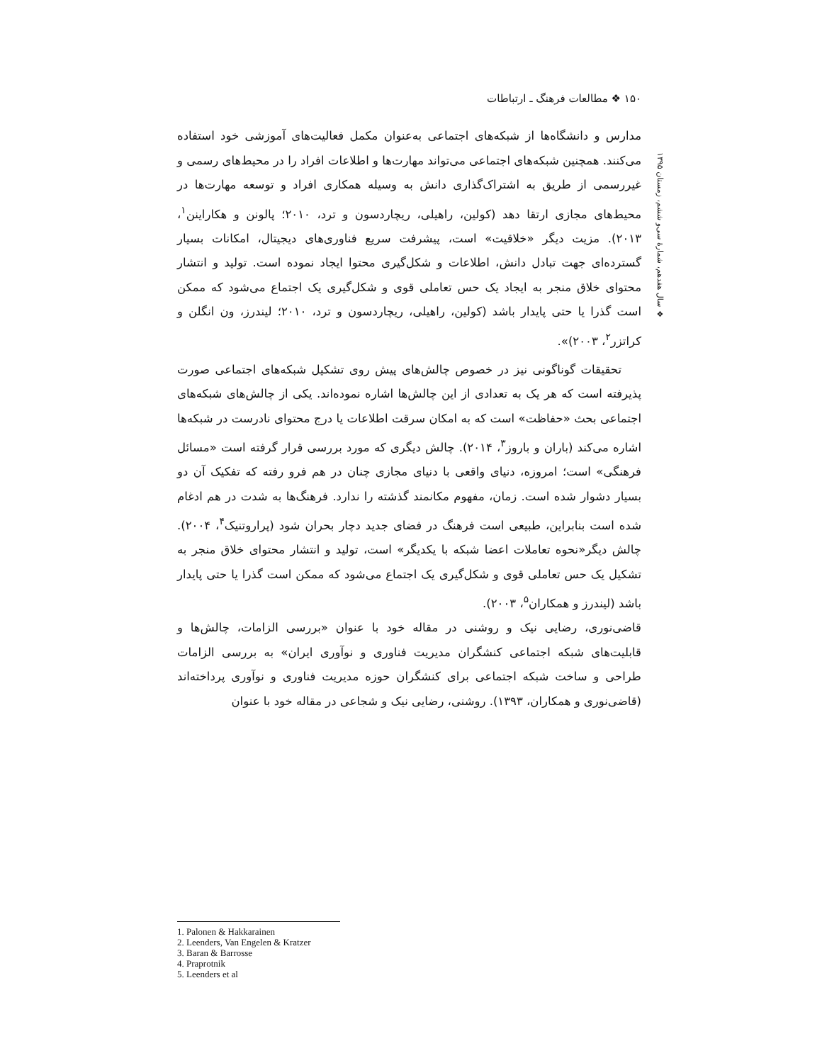۱۵۰ ❖ مطالعات فرهنگ ـ ارتباطات
❖ سال هفدهم، شمارهٔ سی‌و ششم، زمستان ۱۳۹۵
مدارس و دانشگاه‌ها از شبکه‌های اجتماعی به‌عنوان مکمل فعالیت‌های آموزشی خود استفاده می‌کنند. همچنین شبکه‌های اجتماعی می‌تواند مهارت‌ها و اطلاعات افراد را در محیط‌های رسمی و غیررسمی از طریق به اشتراک‌گذاری دانش به وسیله همکاری افراد و توسعه مهارت‌ها در محیط‌های مجازی ارتقا دهد (کولین، راهیلی، ریچاردسون و ترد، ۲۰۱۰؛ پالونن و هکاراینن<sup>۱</sup>، ۲۰۱۳). مزیت دیگر «خلاقیت» است، پیشرفت سریع فناوری‌های دیجیتال، امکانات بسیار گسترده‌ای جهت تبادل دانش، اطلاعات و شکل‌گیری محتوا ایجاد نموده است. تولید و انتشار محتوای خلاق منجر به ایجاد یک حس تعاملی قوی و شکل‌گیری یک اجتماع می‌شود که ممکن است گذرا یا حتی پایدار باشد (کولین، راهیلی، ریچاردسون و ترد، ۲۰۱۰؛ لیندرز، ون انگلن و کراتزر<sup>۲</sup>، ۲۰۰۳)».
تحقیقات گوناگونی نیز در خصوص چالش‌های پیش روی تشکیل شبکه‌های اجتماعی صورت پذیرفته است که هر یک به تعدادی از این چالش‌ها اشاره نموده‌اند. یکی از چالش‌های شبکه‌های اجتماعی بحث «حفاظت» است که به امکان سرقت اطلاعات یا درج محتوای نادرست در شبکه‌ها اشاره می‌کند (باران و باروز<sup>۳</sup>، ۲۰۱۴). چالش دیگری که مورد بررسی قرار گرفته است «مسائل فرهنگی» است؛ امروزه، دنیای واقعی با دنیای مجازی چنان در هم فرو رفته که تفکیک آن دو بسیار دشوار شده است. زمان، مفهوم مکانمند گذشته را ندارد. فرهنگ‌ها به شدت در هم ادغام شده است بنابراین، طبیعی است فرهنگ در فضای جدید دچار بحران شود (پراروتنیک<sup>۴</sup>، ۲۰۰۴). چالش دیگر«نحوه تعاملات اعضا شبکه با یکدیگر» است، تولید و انتشار محتوای خلاق منجر به تشکیل یک حس تعاملی قوی و شکل‌گیری یک اجتماع می‌شود که ممکن است گذرا یا حتی پایدار باشد (لیندرز و همکاران<sup>۵</sup>، ۲۰۰۳).
قاضی‌نوری، رضایی نیک و روشنی در مقاله خود با عنوان «بررسی الزامات، چالش‌ها و قابلیت‌های شبکه اجتماعی کنشگران مدیریت فناوری و نوآوری ایران» به بررسی الزامات طراحی و ساخت شبکه اجتماعی برای کنشگران حوزه مدیریت فناوری و نوآوری پرداخته‌اند (قاضی‌نوری و همکاران، ۱۳۹۳). روشنی، رضایی نیک و شجاعی در مقاله خود با عنوان
1. Palonen & Hakkarainen
2. Leenders, Van Engelen & Kratzer
3. Baran & Barrosse
4. Praprotnik
5. Leenders et al